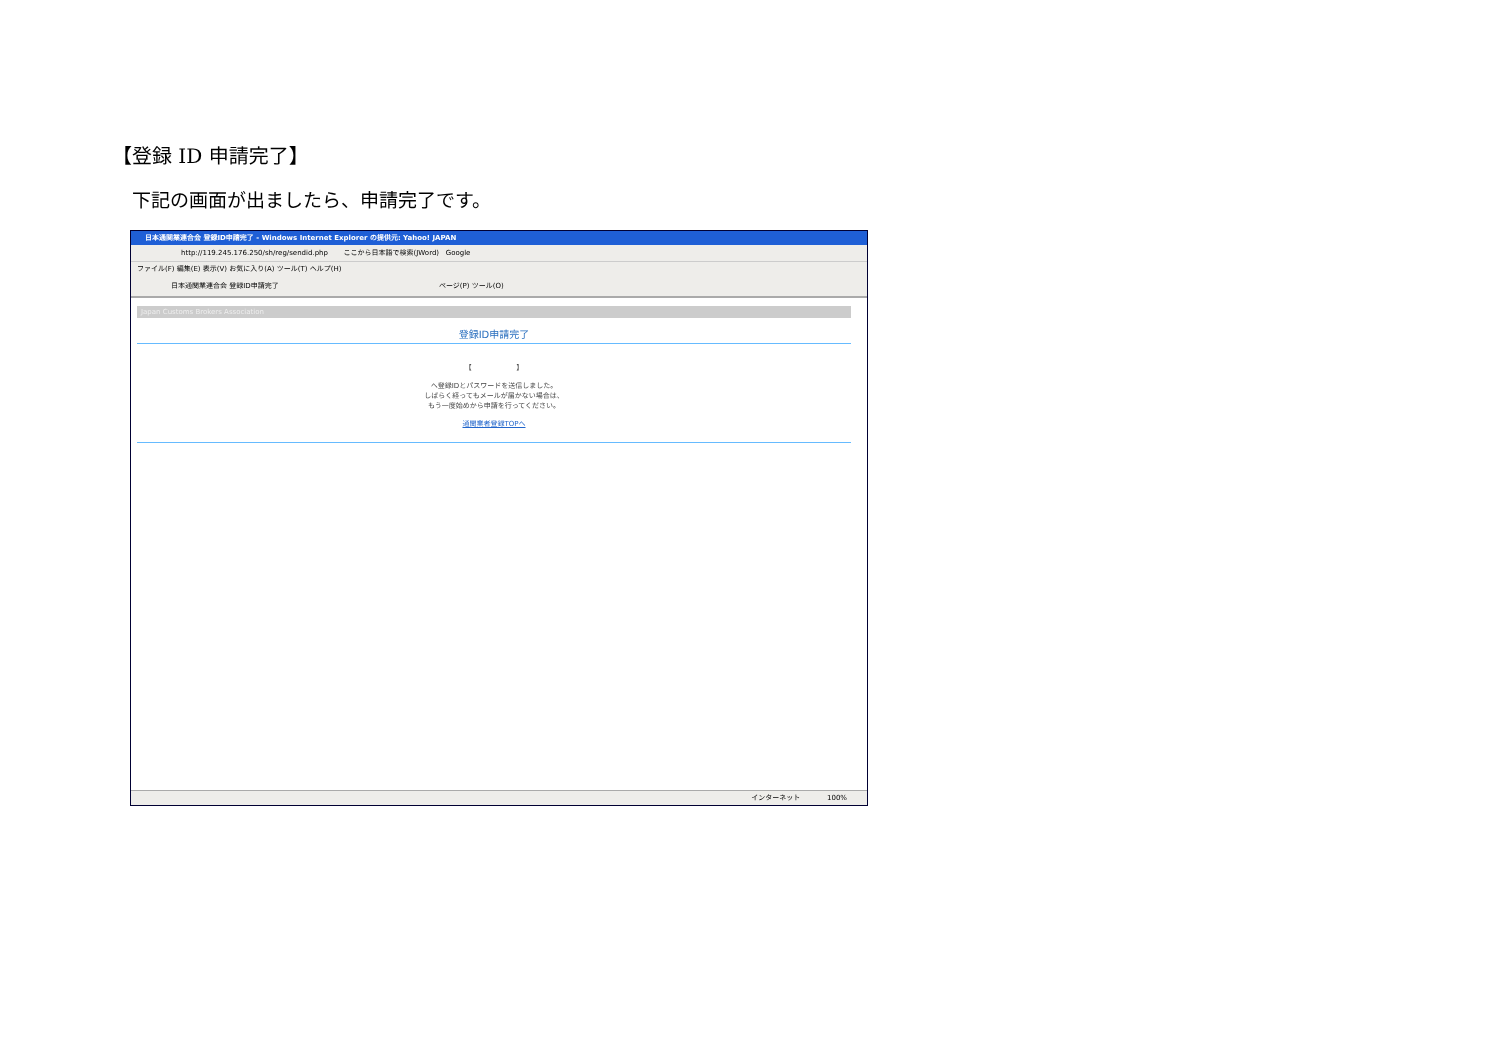【登録 ID 申請完了】
下記の画面が出ましたら、申請完了です。
日本通関業連合会 登録ID申請完了 - Windows Internet Explorer の提供元: Yahoo! JAPAN
http://119.245.176.250/sh/reg/sendid.php ここから日本語で検索(JWord) Google
ファイル(F) 編集(E) 表示(V) お気に入り(A) ツール(T) ヘルプ(H)
日本通関業連合会 登録ID申請完了 ページ(P) ツール(O)
Japan Customs Brokers Association
登録ID申請完了
【 】
へ登録IDとパスワードを送信しました。
しばらく経ってもメールが届かない場合は、
もう一度始めから申請を行ってください。
通関業者登録TOPへ
インターネット 100%